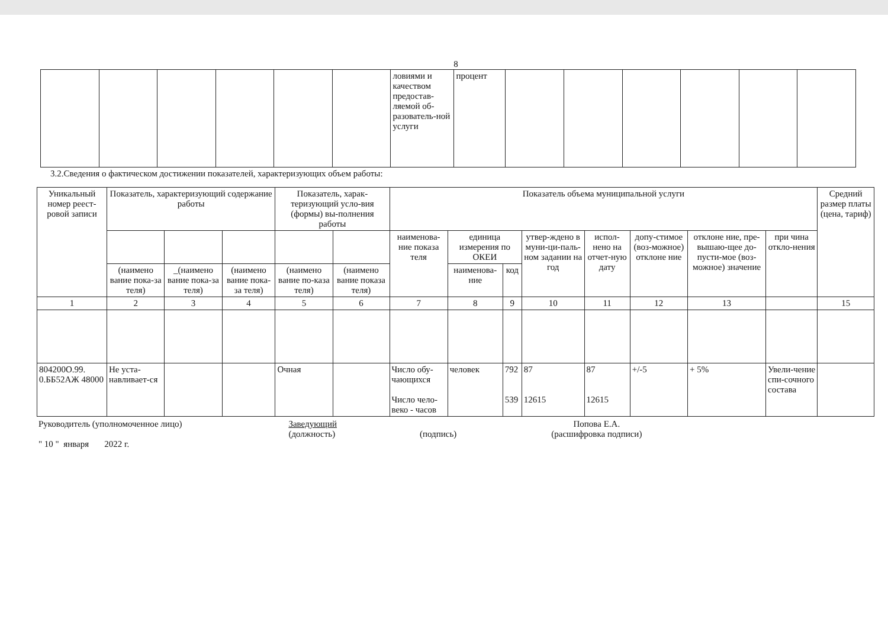8
| | | | | | | ловиями и качеством предостав-ляемой об-разователь-ной услуги | процент | | | | | | |
3.2.Сведения о фактическом достижении показателей, характеризующих объем работы:
| Уникальный номер реест-ровой записи | Показатель, характеризующий содержание работы | | | Показатель, харак-теризующий усло-вия (формы) вы-полнения работы | | Показатель объема муниципальной услуги | | | | | | | | Средний размер платы (цена, тариф) |
| --- | --- | --- | --- | --- | --- | --- | --- | --- | --- | --- | --- | --- | --- | --- |
| | | | | | | наименова-ние показа теля | единица измерения по ОКЕИ | | утвер-ждено в муни-ци-паль-ном задании на год | испол-нено на отчет-ную дату | допу-стимое (воз-можное) отклоне ние | отклоне ние, пре-вышаю-щее до-пусти-мое (воз-можное) значение | при чина откло-нения | |
| | (наимено вание пока-за теля) | _(наимено вание пока-за теля) | (наимено вание пока-за теля) | (наимено вание по-каза теля) | (наимено вание показа теля) | | наименова-ние | код | | | | | | |
| 1 | 2 | 3 | 4 | 5 | 6 | 7 | 8 | 9 | 10 | 11 | 12 | 13 | | 15 |
| 804200О.99. 0.ББ52АЖ 48000 | Не уста-навливает-ся | | | Очная | | Число обу-чающихся Число чело-веко - часов | человек | 792 539 | 87 12615 | 87 12615 | +/-5 | + 5% | Увели-чение спи-сочного состава | |
Руководитель (уполномоченное лицо)
" 10 " января 2022 г.
Заведующий
(должность)
(подпись) Попова Е.А.
(расшифровка подписи)